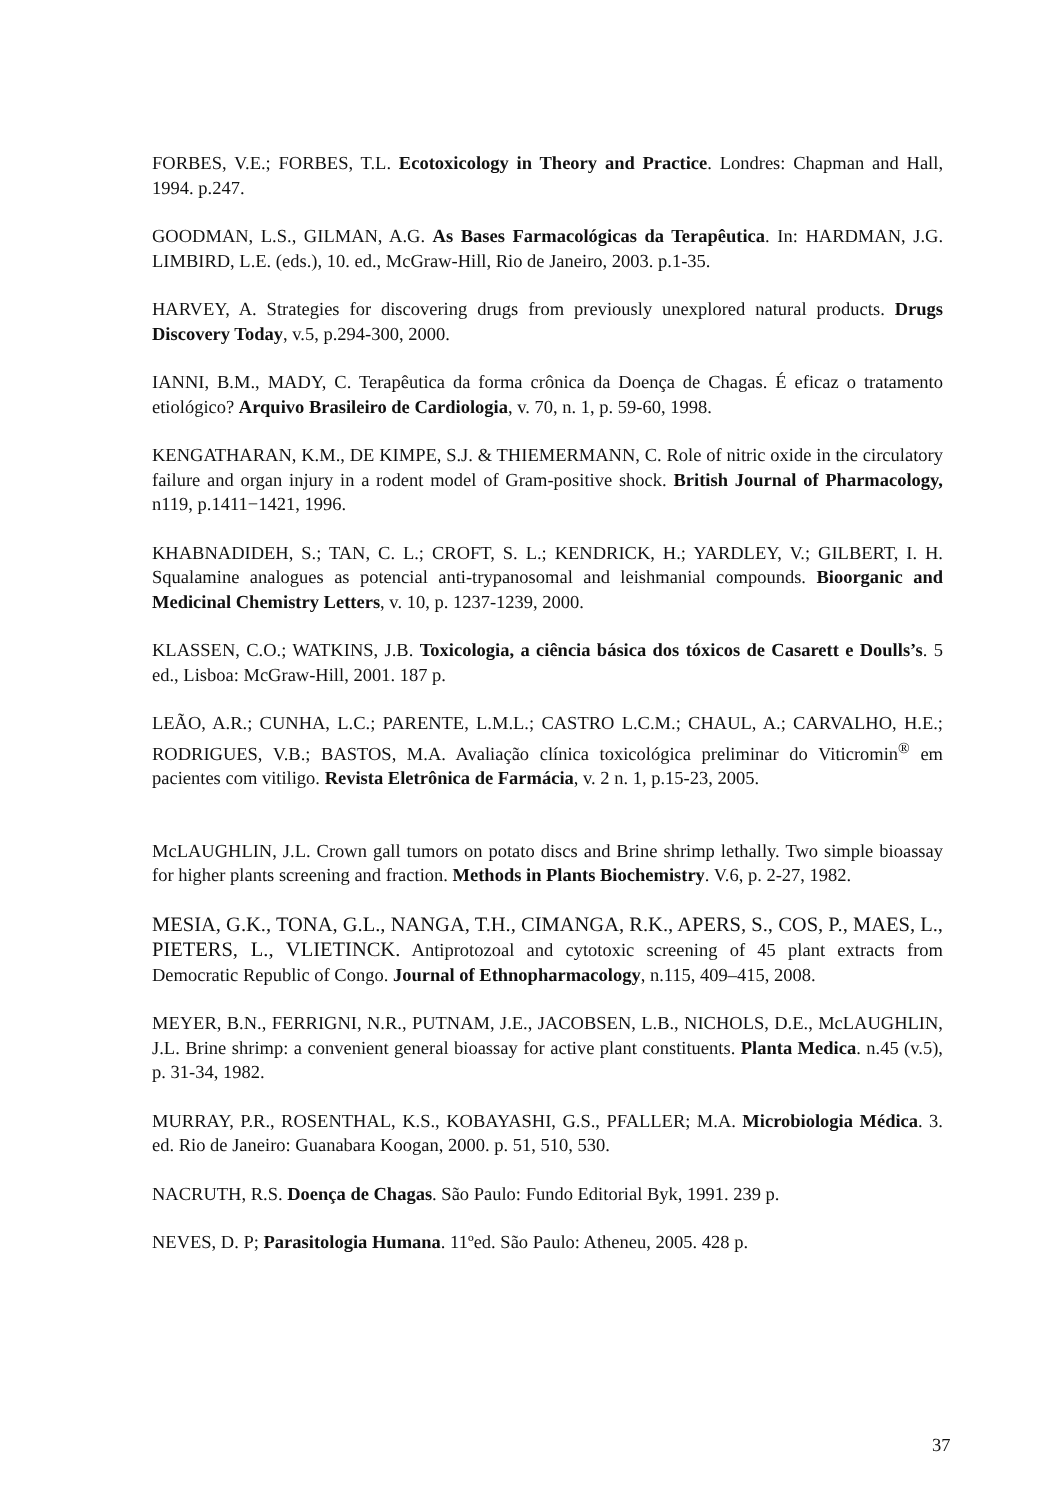FORBES, V.E.; FORBES, T.L. Ecotoxicology in Theory and Practice. Londres: Chapman and Hall, 1994. p.247.
GOODMAN, L.S., GILMAN, A.G. As Bases Farmacológicas da Terapêutica. In: HARDMAN, J.G. LIMBIRD, L.E. (eds.), 10. ed., McGraw-Hill, Rio de Janeiro, 2003. p.1-35.
HARVEY, A. Strategies for discovering drugs from previously unexplored natural products. Drugs Discovery Today, v.5, p.294-300, 2000.
IANNI, B.M., MADY, C. Terapêutica da forma crônica da Doença de Chagas. É eficaz o tratamento etiológico? Arquivo Brasileiro de Cardiologia, v. 70, n. 1, p. 59-60, 1998.
KENGATHARAN, K.M., DE KIMPE, S.J. & THIEMERMANN, C. Role of nitric oxide in the circulatory failure and organ injury in a rodent model of Gram-positive shock. British Journal of Pharmacology, n119, p.1411−1421, 1996.
KHABNADIDEH, S.; TAN, C. L.; CROFT, S. L.; KENDRICK, H.; YARDLEY, V.; GILBERT, I. H. Squalamine analogues as potencial anti-trypanosomal and leishmanial compounds. Bioorganic and Medicinal Chemistry Letters, v. 10, p. 1237-1239, 2000.
KLASSEN, C.O.; WATKINS, J.B. Toxicologia, a ciência básica dos tóxicos de Casarett e Doulls’s. 5 ed., Lisboa: McGraw-Hill, 2001. 187 p.
LEÃO, A.R.; CUNHA, L.C.; PARENTE, L.M.L.; CASTRO L.C.M.; CHAUL, A.; CARVALHO, H.E.; RODRIGUES, V.B.; BASTOS, M.A. Avaliação clínica toxicológica preliminar do Viticromin<sup>®</sup> em pacientes com vitiligo. Revista Eletrônica de Farmácia, v. 2 n. 1, p.15-23, 2005.
McLAUGHLIN, J.L. Crown gall tumors on potato discs and Brine shrimp lethally. Two simple bioassay for higher plants screening and fraction. Methods in Plants Biochemistry. V.6, p. 2-27, 1982.
MESIA, G.K., TONA, G.L., NANGA, T.H., CIMANGA, R.K., APERS, S., COS, P., MAES, L., PIETERS, L., VLIETINCK. Antiprotozoal and cytotoxic screening of 45 plant extracts from Democratic Republic of Congo. Journal of Ethnopharmacology, n.115, 409–415, 2008.
MEYER, B.N., FERRIGNI, N.R., PUTNAM, J.E., JACOBSEN, L.B., NICHOLS, D.E., McLAUGHLIN, J.L. Brine shrimp: a convenient general bioassay for active plant constituents. Planta Medica. n.45 (v.5), p. 31-34, 1982.
MURRAY, P.R., ROSENTHAL, K.S., KOBAYASHI, G.S., PFALLER; M.A. Microbiologia Médica. 3. ed. Rio de Janeiro: Guanabara Koogan, 2000. p. 51, 510, 530.
NACRUTH, R.S. Doença de Chagas. São Paulo: Fundo Editorial Byk, 1991. 239 p.
NEVES, D. P; Parasitologia Humana. 11ºed. São Paulo: Atheneu, 2005. 428 p.
37